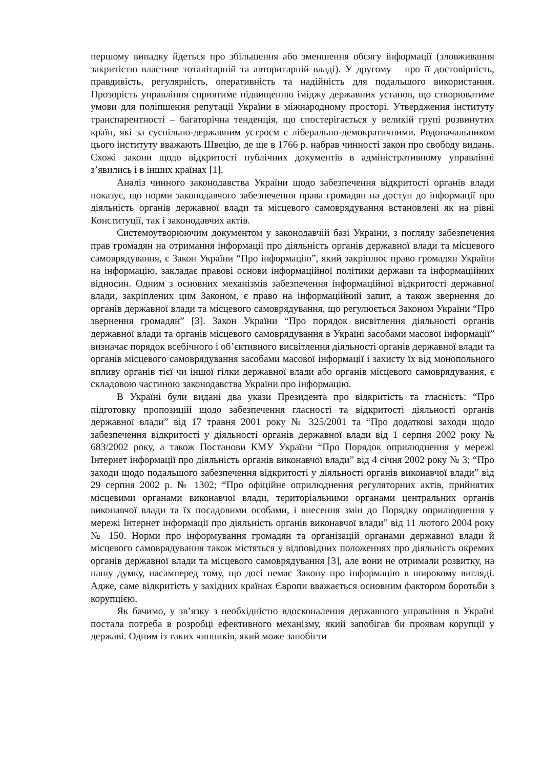першому випадку йдеться про збільшення або зменшення обсягу інформації (зловживання закритістю властиве тоталітарній та авторитарній владі). У другому – про її достовірність, правдивість, регулярність, оперативність та надійність для подальшого використання. Прозорість управління сприятиме підвищенню іміджу державних установ, що створюватиме умови для поліпшення репутації України в міжнародному просторі. Утвердження інституту транспарентності – багаторічна тенденція, що спостерігається у великій групі розвинутих країн, які за суспільно-державним устроєм є ліберально-демократичними. Родоначальником цього інституту вважають Швецію, де ще в 1766 р. набрав чинності закон про свободу видань. Схожі закони щодо відкритості публічних документів в адміністративному управлінні з’явились і в інших країнах [1].
Аналіз чинного законодавства України щодо забезпечення відкритості органів влади показує, що норми законодавчого забезпечення права громадян на доступ до інформації про діяльність органів державної влади та місцевого самоврядування встановлені як на рівні Конституції, так і законодавчих актів.
Системоутворюючим документом у законодавчій базі України, з погляду забезпечення прав громадян на отримання інформації про діяльність органів державної влади та місцевого самоврядування, є Закон України “Про інформацію”, який закріплює право громадян України на інформацію, закладає правові основи інформаційної політики держави та інформаційних відносин. Одним з основних механізмів забезпечення інформаційної відкритості державної влади, закріплених цим Законом, є право на інформаційний запит, а також звернення до органів державної влади та місцевого самоврядування, що регулюється Законом України “Про звернення громадян” [3]. Закон України “Про порядок висвітлення діяльності органів державної влади та органів місцевого самоврядування в Україні засобами масової інформації” визначає порядок всебічного і об’єктивного висвітлення діяльності органів державної влади та органів місцевого самоврядування засобами масової інформації і захисту їх від монопольного впливу органів тієї чи іншої гілки державної влади або органів місцевого самоврядування, є складовою частиною законодавства України про інформацію.
В Україні були видані два укази Президента про відкритість та гласність: “Про підготовку пропозицій щодо забезпечення гласності та відкритості діяльності органів державної влади” від 17 травня 2001 року № 325/2001 та “Про додаткові заходи щодо забезпечення відкритості у діяльності органів державної влади від 1 серпня 2002 року № 683/2002 року, а також Постанови КМУ України “Про Порядок оприлюднення у мережі Інтернет інформації про діяльність органів виконавчої влади” від 4 січня 2002 року № 3; “Про заходи щодо подальшого забезпечення відкритості у діяльності органів виконавчої влади” від 29 серпня 2002 р. № 1302; “Про офіційне оприлюднення регуляторних актів, прийнятих місцевими органами виконавчої влади, територіальними органами центральних органів виконавчої влади та їх посадовими особами, і внесення змін до Порядку оприлюднення у мережі Інтернет інформації про діяльність органів виконавчої влади” від 11 лютого 2004 року № 150. Норми про інформування громадян та організацій органами державної влади й місцевого самоврядування також містяться у відповідних положеннях про діяльність окремих органів державної влади та місцевого самоврядування [3], але вони не отримали розвитку, на нашу думку, насамперед тому, що досі немає Закону про інформацію в широкому вигляді. Адже, саме відкритість у західних країнах Європи вважається основним фактором боротьби з корупцією.
Як бачимо, у зв’язку з необхідністю вдосконалення державного управління в Україні постала потреба в розробці ефективного механізму, який запобігав би проявам корупції у державі. Одним із таких чинників, який може запобігти